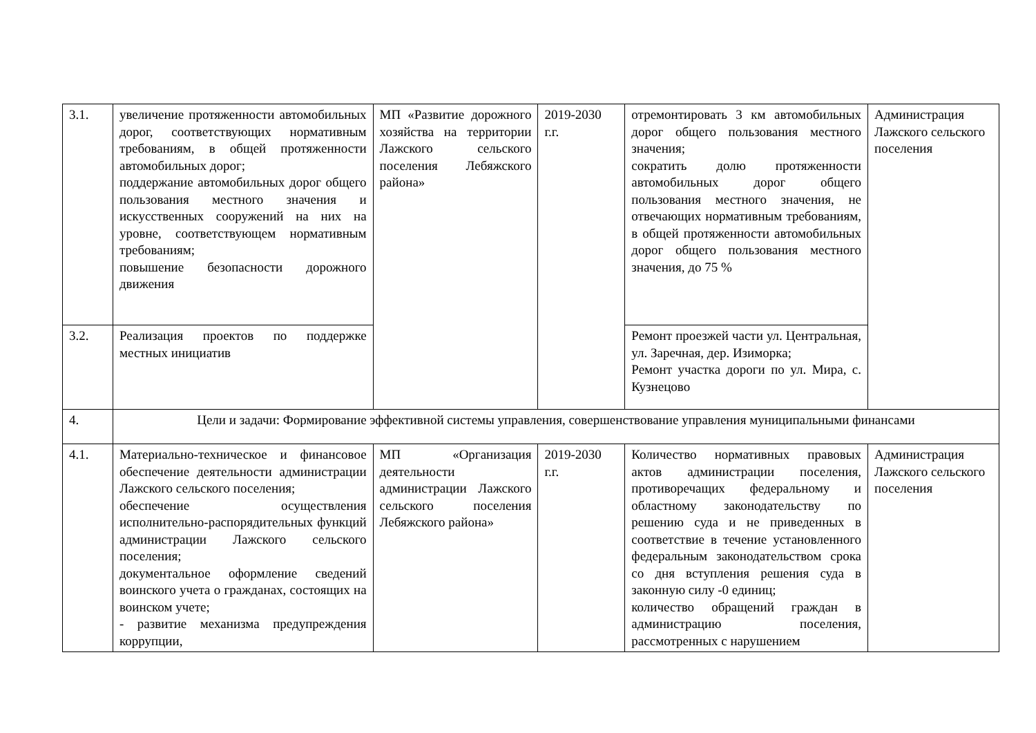| 3.1. | увеличение протяженности автомобильных дорог, соответствующих нормативным требованиям, в общей протяженности автомобильных дорог; поддержание автомобильных дорог общего пользования местного значения и искусственных сооружений на них на уровне, соответствующем нормативным требованиям; повышение безопасности дорожного движения | МП «Развитие дорожного хозяйства на территории Лажского сельского поселения Лебяжского района» | 2019-2030 г.г. | отремонтировать 3 км автомобильных дорог общего пользования местного значения; сократить долю протяженности автомобильных дорог общего пользования местного значения, не отвечающих нормативным требованиям, в общей протяженности автомобильных дорог общего пользования местного значения, до 75 % | Администрация Лажского сельского поселения |
| 3.2. | Реализация проектов по поддержке местных инициатив | | | Ремонт проезжей части ул. Центральная, ул. Заречная, дер. Изиморка; Ремонт участка дороги по ул. Мира, с. Кузнецово | |
| 4. | Цели и задачи: Формирование эффективной системы управления, совершенствование управления муниципальными финансами | | | | |
| 4.1. | Материально-техническое и финансовое обеспечение деятельности администрации Лажского сельского поселения; обеспечение осуществления исполнительно-распорядительных функций администрации Лажского сельского поселения; документальное оформление сведений воинского учета о гражданах, состоящих на воинском учете; - развитие механизма предупреждения коррупции, | МП «Организация деятельности администрации Лажского сельского поселения Лебяжского района» | 2019-2030 г.г. | Количество нормативных правовых актов администрации поселения, противоречащих федеральному и областному законодательству по решению суда и не приведенных в соответствие в течение установленного федеральным законодательством срока со дня вступления решения суда в законную силу -0 единиц; количество обращений граждан в администрацию поселения, рассмотренных с нарушением | Администрация Лажского сельского поселения |